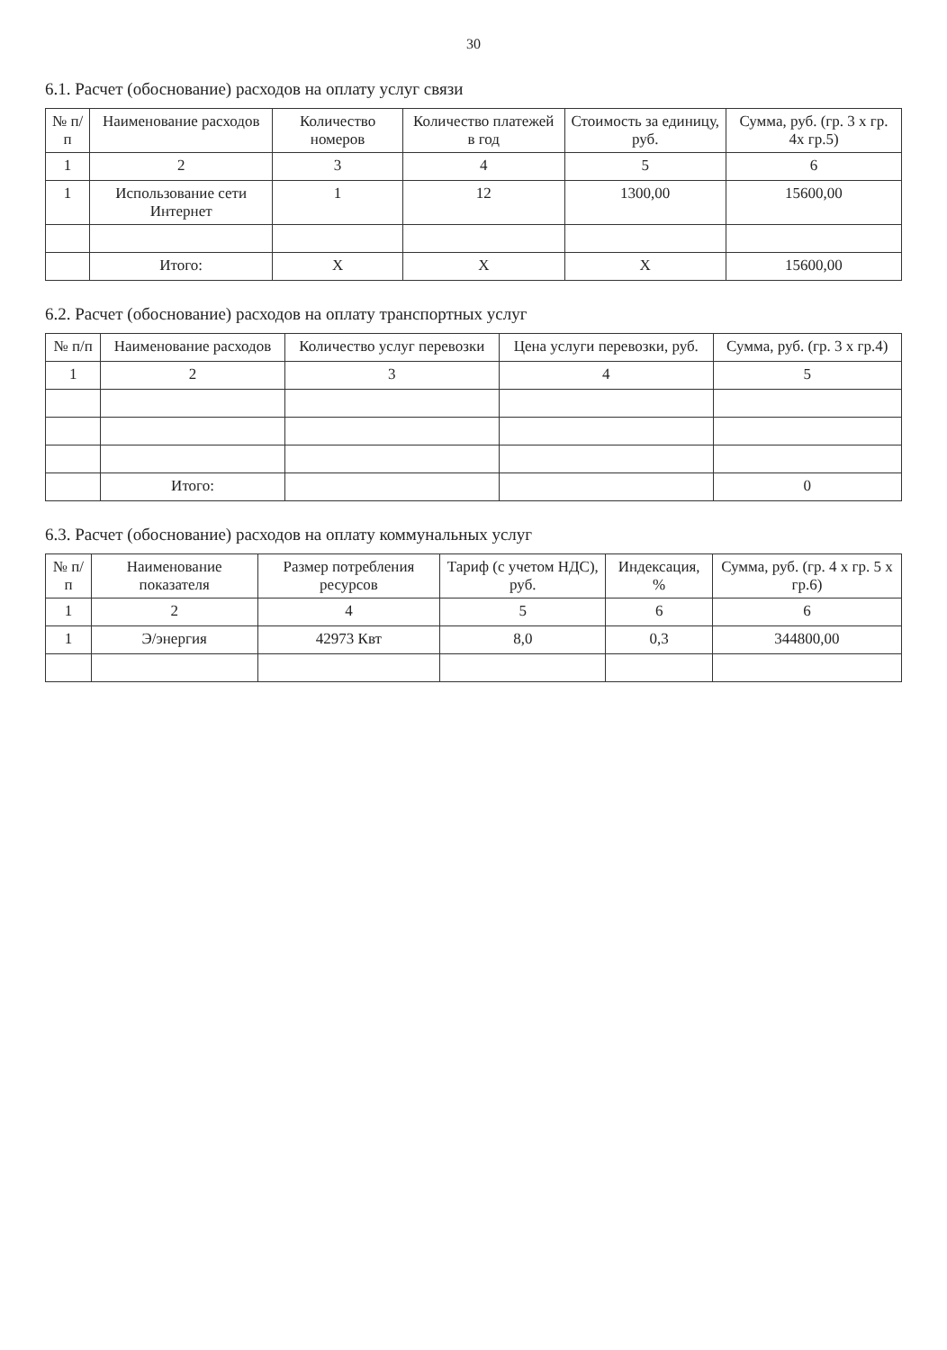30
6.1. Расчет (обоснование) расходов на оплату услуг связи
| № п/п | Наименование расходов | Количество номеров | Количество платежей в год | Стоимость за единицу, руб. | Сумма, руб. (гр. 3 х гр. 4х гр.5) |
| --- | --- | --- | --- | --- | --- |
| 1 | 2 | 3 | 4 | 5 | 6 |
| 1 | Использование сети Интернет | 1 | 12 | 1300,00 | 15600,00 |
| | Итого: | X | X | X | 15600,00 |
6.2. Расчет (обоснование) расходов на оплату транспортных услуг
| № п/п | Наименование расходов | Количество услуг перевозки | Цена услуги перевозки, руб. | Сумма, руб. (гр. 3 х гр.4) |
| --- | --- | --- | --- | --- |
| 1 | 2 | 3 | 4 | 5 |
| | Итого: | | | 0 |
6.3. Расчет (обоснование) расходов на оплату коммунальных услуг
| № п/п | Наименование показателя | Размер потребления ресурсов | Тариф (с учетом НДС), руб. | Индексация, % | Сумма, руб. (гр. 4 х гр. 5 х гр.6) |
| --- | --- | --- | --- | --- | --- |
| 1 | 2 | 4 | 5 | 6 | 6 |
| 1 | Э/энергия | 42973 Квт | 8,0 | 0,3 | 344800,00 |